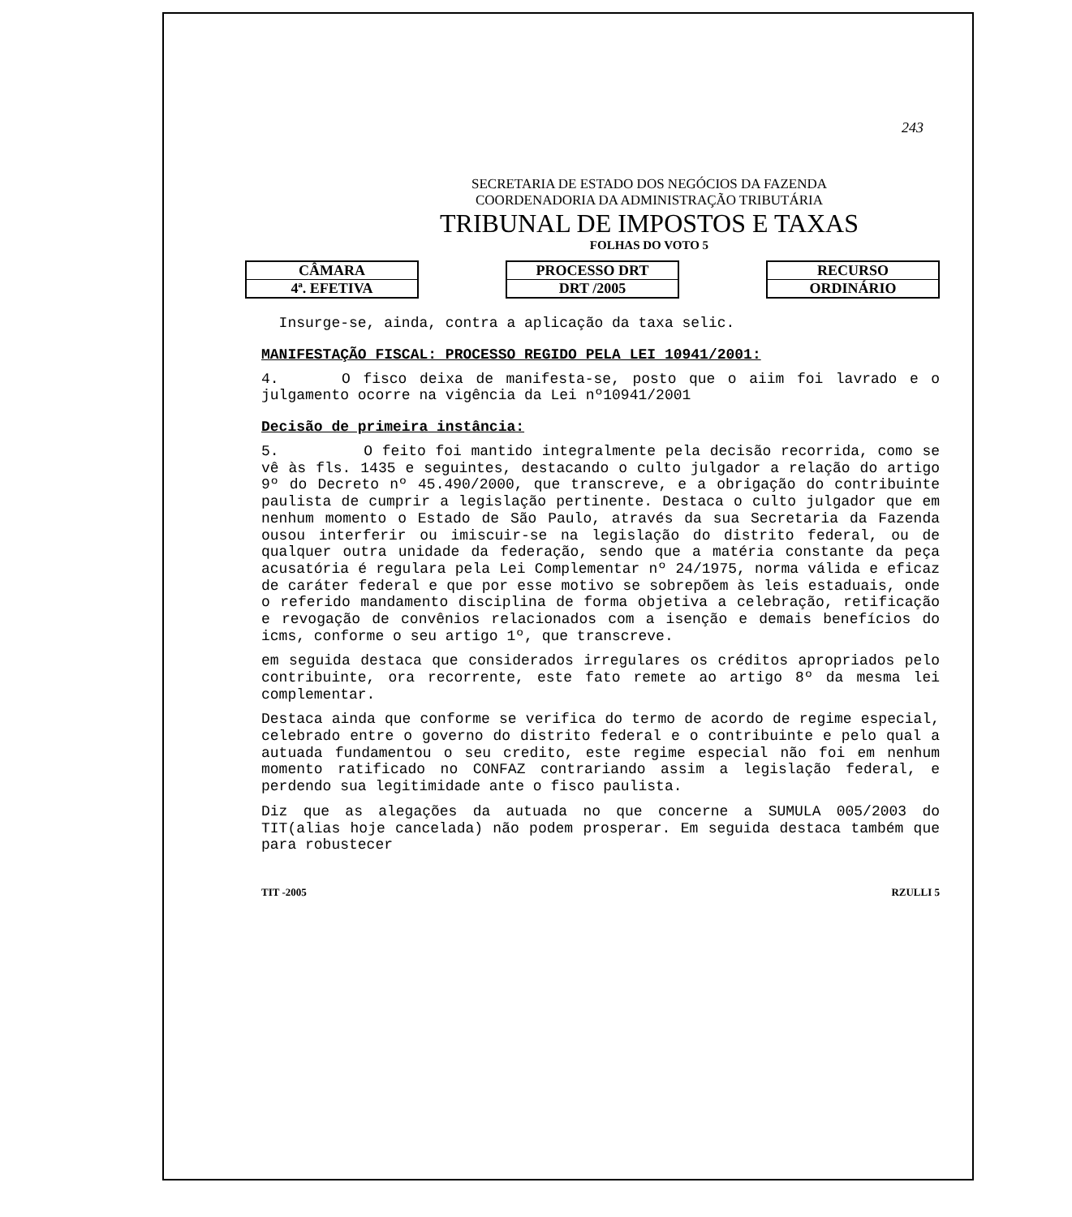243
SECRETARIA DE ESTADO DOS NEGÓCIOS DA FAZENDA
COORDENADORIA DA ADMINISTRAÇÃO TRIBUTÁRIA
TRIBUNAL DE IMPOSTOS E TAXAS
FOLHAS DO VOTO 5
CÂMARA
4ª. EFETIVA
PROCESSO DRT
DRT /2005
RECURSO
ORDINÁRIO
Insurge-se, ainda, contra a aplicação da taxa selic.
MANIFESTAÇÃO FISCAL: PROCESSO REGIDO PELA LEI 10941/2001:
4. O fisco deixa de manifesta-se, posto que o aiim foi lavrado e o julgamento ocorre na vigência da Lei nº10941/2001
Decisão de primeira instância:
5. O feito foi mantido integralmente pela decisão recorrida, como se vê às fls. 1435 e seguintes, destacando o culto julgador a relação do artigo 9º do Decreto nº 45.490/2000, que transcreve, e a obrigação do contribuinte paulista de cumprir a legislação pertinente. Destaca o culto julgador que em nenhum momento o Estado de São Paulo, através da sua Secretaria da Fazenda ousou interferir ou imiscuir-se na legislação do distrito federal, ou de qualquer outra unidade da federação, sendo que a matéria constante da peça acusatória é regulara pela Lei Complementar nº 24/1975, norma válida e eficaz de caráter federal e que por esse motivo se sobrepõem às leis estaduais, onde o referido mandamento disciplina de forma objetiva a celebração, retificação e revogação de convênios relacionados com a isenção e demais benefícios do icms, conforme o seu artigo 1º, que transcreve.
em seguida destaca que considerados irregulares os créditos apropriados pelo contribuinte, ora recorrente, este fato remete ao artigo 8º da mesma lei complementar.
Destaca ainda que conforme se verifica do termo de acordo de regime especial, celebrado entre o governo do distrito federal e o contribuinte e pelo qual a autuada fundamentou o seu credito, este regime especial não foi em nenhum momento ratificado no CONFAZ contrariando assim a legislação federal, e perdendo sua legitimidade ante o fisco paulista.
Diz que as alegações da autuada no que concerne a SUMULA 005/2003 do TIT(alias hoje cancelada) não podem prosperar. Em seguida destaca também que para robustecer
TIT -2005 RZULLI 5